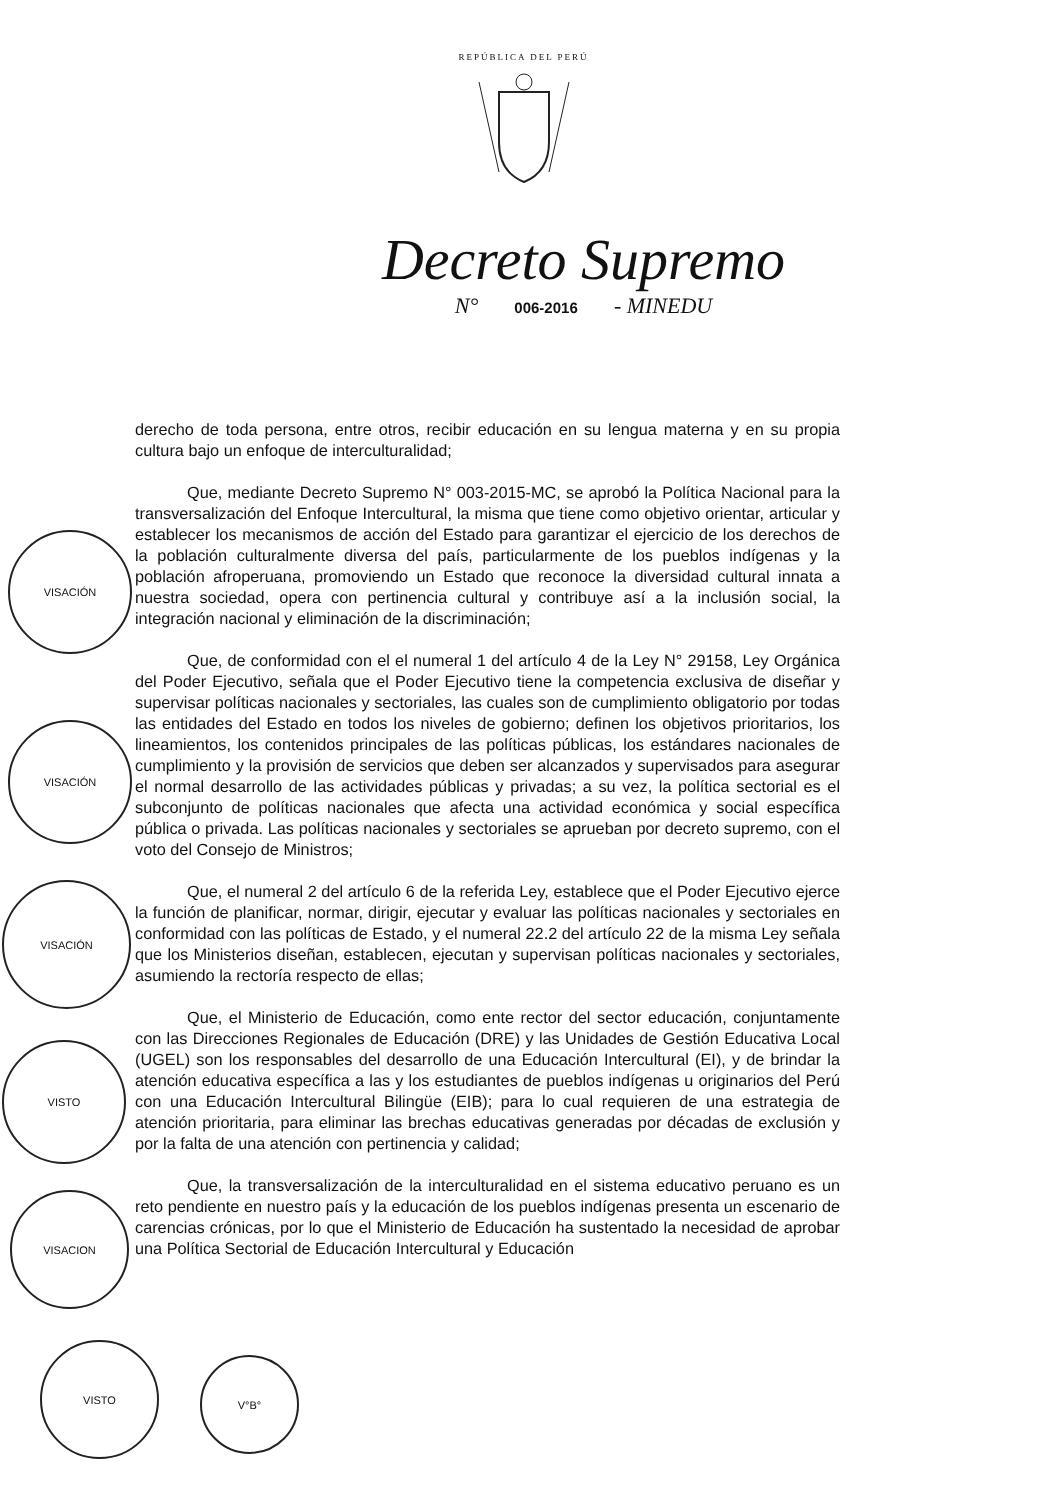REPÚBLICA DEL PERÚ
Decreto Supremo
N° 006-2016 - MINEDU
derecho de toda persona, entre otros, recibir educación en su lengua materna y en su propia cultura bajo un enfoque de interculturalidad;
Que, mediante Decreto Supremo N° 003-2015-MC, se aprobó la Política Nacional para la transversalización del Enfoque Intercultural, la misma que tiene como objetivo orientar, articular y establecer los mecanismos de acción del Estado para garantizar el ejercicio de los derechos de la población culturalmente diversa del país, particularmente de los pueblos indígenas y la población afroperuana, promoviendo un Estado que reconoce la diversidad cultural innata a nuestra sociedad, opera con pertinencia cultural y contribuye así a la inclusión social, la integración nacional y eliminación de la discriminación;
Que, de conformidad con el el numeral 1 del artículo 4 de la Ley N° 29158, Ley Orgánica del Poder Ejecutivo, señala que el Poder Ejecutivo tiene la competencia exclusiva de diseñar y supervisar políticas nacionales y sectoriales, las cuales son de cumplimiento obligatorio por todas las entidades del Estado en todos los niveles de gobierno; definen los objetivos prioritarios, los lineamientos, los contenidos principales de las políticas públicas, los estándares nacionales de cumplimiento y la provisión de servicios que deben ser alcanzados y supervisados para asegurar el normal desarrollo de las actividades públicas y privadas; a su vez, la política sectorial es el subconjunto de políticas nacionales que afecta una actividad económica y social específica pública o privada. Las políticas nacionales y sectoriales se aprueban por decreto supremo, con el voto del Consejo de Ministros;
Que, el numeral 2 del artículo 6 de la referida Ley, establece que el Poder Ejecutivo ejerce la función de planificar, normar, dirigir, ejecutar y evaluar las políticas nacionales y sectoriales en conformidad con las políticas de Estado, y el numeral 22.2 del artículo 22 de la misma Ley señala que los Ministerios diseñan, establecen, ejecutan y supervisan políticas nacionales y sectoriales, asumiendo la rectoría respecto de ellas;
Que, el Ministerio de Educación, como ente rector del sector educación, conjuntamente con las Direcciones Regionales de Educación (DRE) y las Unidades de Gestión Educativa Local (UGEL) son los responsables del desarrollo de una Educación Intercultural (EI), y de brindar la atención educativa específica a las y los estudiantes de pueblos indígenas u originarios del Perú con una Educación Intercultural Bilingüe (EIB); para lo cual requieren de una estrategia de atención prioritaria, para eliminar las brechas educativas generadas por décadas de exclusión y por la falta de una atención con pertinencia y calidad;
Que, la transversalización de la interculturalidad en el sistema educativo peruano es un reto pendiente en nuestro país y la educación de los pueblos indígenas presenta un escenario de carencias crónicas, por lo que el Ministerio de Educación ha sustentado la necesidad de aprobar una Política Sectorial de Educación Intercultural y Educación
VISACIÓN
VISACIÓN
VISACIÓN
VISTO
VISACION
VISTO
V°B°